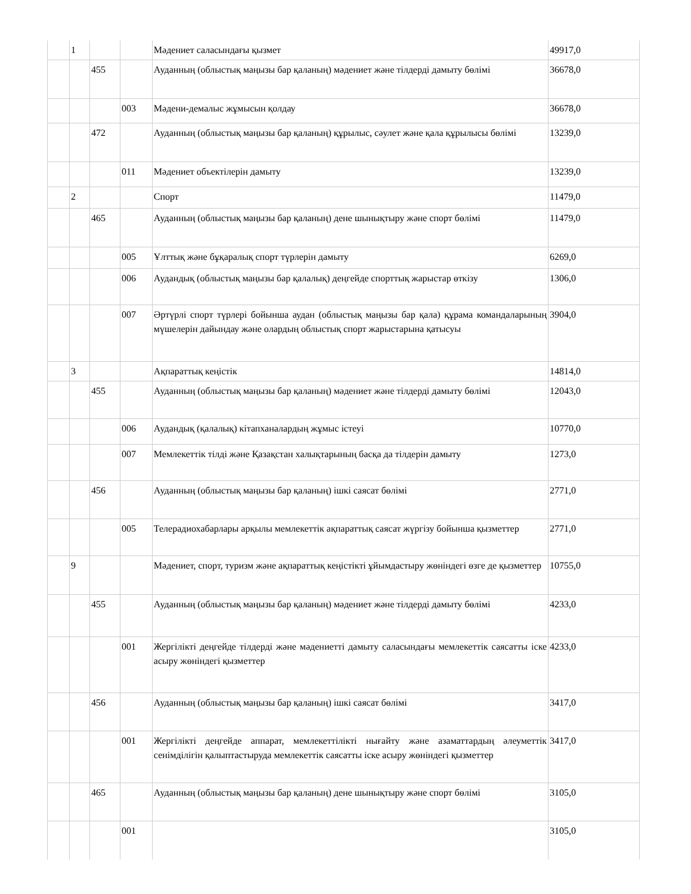| | 1 | | | Мәдениет саласындағы қызмет | 49917,0 |
| | | 455 | | Ауданның (облыстық маңызы бар қаланың) мәдениет және тілдерді дамыту бөлімі | 36678,0 |
| | | | 003 | Мәдени-демалыс жұмысын қолдау | 36678,0 |
| | | 472 | | Ауданның (облыстық маңызы бар қаланың) құрылыс, сәулет және қала құрылысы бөлімі | 13239,0 |
| | | | 011 | Мәдениет объектілерін дамыту | 13239,0 |
| | 2 | | | Спорт | 11479,0 |
| | | 465 | | Ауданның (облыстық маңызы бар қаланың) дене шынықтыру және спорт бөлімі | 11479,0 |
| | | | 005 | Ұлттық және бұқаралық спорт түрлерін дамыту | 6269,0 |
| | | | 006 | Аудандық (облыстық маңызы бар қалалық) деңгейде спорттық жарыстар өткізу | 1306,0 |
| | | | 007 | Әртүрлі спорт түрлері бойынша аудан (облыстық маңызы бар қала) құрама командаларының мүшелерін дайындау және олардың облыстық спорт жарыстарына қатысуы | 3904,0 |
| | 3 | | | Ақпараттық кеңістік | 14814,0 |
| | | 455 | | Ауданның (облыстық маңызы бар қаланың) мәдениет және тілдерді дамыту бөлімі | 12043,0 |
| | | | 006 | Аудандық (қалалық) кітапханалардың жұмыс істеуі | 10770,0 |
| | | | 007 | Мемлекеттік тілді және Қазақстан халықтарының басқа да тілдерін дамыту | 1273,0 |
| | | 456 | | Ауданның (облыстық маңызы бар қаланың) ішкі саясат бөлімі | 2771,0 |
| | | | 005 | Телерадиохабарлары арқылы мемлекеттік ақпараттық саясат жүргізу бойынша қызметтер | 2771,0 |
| | 9 | | | Мәдениет, спорт, туризм және ақпараттық кеңістікті ұйымдастыру жөніндегі өзге де қызметтер | 10755,0 |
| | | 455 | | Ауданның (облыстық маңызы бар қаланың) мәдениет және тілдерді дамыту бөлімі | 4233,0 |
| | | | 001 | Жергілікті деңгейде тілдерді және мәдениетті дамыту саласындағы мемлекеттік саясатты іске асыру жөніндегі қызметтер | 4233,0 |
| | | 456 | | Ауданның (облыстық маңызы бар қаланың) ішкі саясат бөлімі | 3417,0 |
| | | | 001 | Жергілікті деңгейде аппарат, мемлекеттілікті нығайту және азаматтардың әлеуметтік сенімділігін қалыптастыруда мемлекеттік саясатты іске асыру жөніндегі қызметтер | 3417,0 |
| | | 465 | | Ауданның (облыстық маңызы бар қаланың) дене шынықтыру және спорт бөлімі | 3105,0 |
| | | | 001 | | 3105,0 |